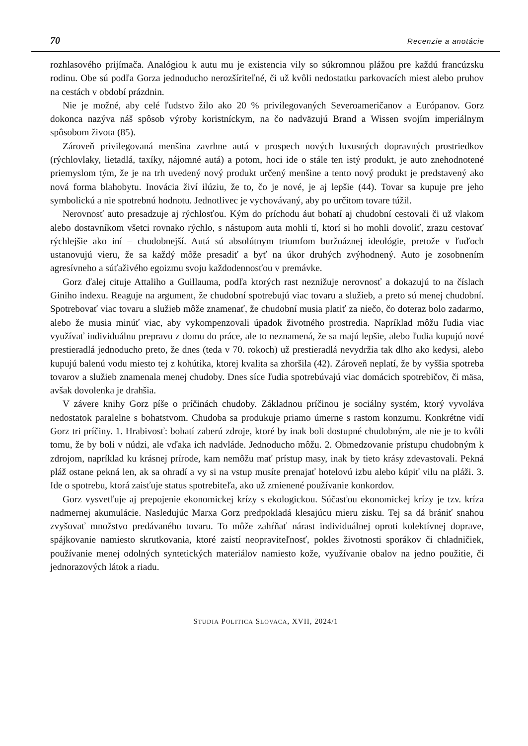70 Recenzie a anotácie
rozhlasového prijímača. Analógiou k autu mu je existencia vily so súkromnou plážou pre každú francúzsku rodinu. Obe sú podľa Gorza jednoducho nerozšíriteľné, či už kvôli nedostatku parkovacích miest alebo pruhov na cestách v období prázdnin.
Nie je možné, aby celé ľudstvo žilo ako 20 % privilegovaných Severoameričanov a Európanov. Gorz dokonca nazýva náš spôsob výroby koristníckym, na čo nadväzujú Brand a Wissen svojím imperiálnym spôsobom života (85).
Zároveň privilegovaná menšina zavrhne autá v prospech nových luxusných dopravných prostriedkov (rýchlovlaky, lietadlá, taxíky, nájomné autá) a potom, hoci ide o stále ten istý produkt, je auto znehodnotené priemyslom tým, že je na trh uvedený nový produkt určený menšine a tento nový produkt je predstavený ako nová forma blahobytu. Inovácia živí ilúziu, že to, čo je nové, je aj lepšie (44). Tovar sa kupuje pre jeho symbolickú a nie spotrebnú hodnotu. Jednotlivec je vychovávaný, aby po určitom tovare túžil.
Nerovnosť auto presadzuje aj rýchlosťou. Kým do príchodu áut bohatí aj chudobní cestovali či už vlakom alebo dostavníkom všetci rovnako rýchlo, s nástupom auta mohli tí, ktorí si ho mohli dovoliť, zrazu cestovať rýchlejšie ako iní – chudobnejší. Autá sú absolútnym triumfom buržoáznej ideológie, pretože v ľuďoch ustanovujú vieru, že sa každý môže presadiť a byť na úkor druhých zvýhodnený. Auto je zosobnením agresívneho a súťaživého egoizmu svoju každodennosťou v premávke.
Gorz ďalej cituje Attaliho a Guillauma, podľa ktorých rast neznižuje nerovnosť a dokazujú to na číslach Giniho indexu. Reaguje na argument, že chudobní spotrebujú viac tovaru a služieb, a preto sú menej chudobní. Spotrebovať viac tovaru a služieb môže znamenať, že chudobní musia platiť za niečo, čo doteraz bolo zadarmo, alebo že musia minúť viac, aby vykompenzovali úpadok životného prostredia. Napríklad môžu ľudia viac využívať individuálnu prepravu z domu do práce, ale to neznamená, že sa majú lepšie, alebo ľudia kupujú nové prestieradlá jednoducho preto, že dnes (teda v 70. rokoch) už prestieradlá nevydržia tak dlho ako kedysi, alebo kupujú balenú vodu miesto tej z kohútika, ktorej kvalita sa zhoršila (42). Zároveň neplatí, že by vyššia spotreba tovarov a služieb znamenala menej chudoby. Dnes síce ľudia spotrebúvajú viac domácich spotrebičov, či mäsa, avšak dovolenka je drahšia.
V závere knihy Gorz píše o príčinách chudoby. Základnou príčinou je sociálny systém, ktorý vyvoláva nedostatok paralelne s bohatstvom. Chudoba sa produkuje priamo úmerne s rastom konzumu. Konkrétne vidí Gorz tri príčiny. 1. Hrabivosť: bohatí zaberú zdroje, ktoré by inak boli dostupné chudobným, ale nie je to kvôli tomu, že by boli v núdzi, ale vďaka ich nadvláde. Jednoducho môžu. 2. Obmedzovanie prístupu chudobným k zdrojom, napríklad ku krásnej prírode, kam nemôžu mať prístup masy, inak by tieto krásy zdevastovali. Pekná pláž ostane pekná len, ak sa ohradí a vy si na vstup musíte prenajať hotelovú izbu alebo kúpiť vilu na pláži. 3. Ide o spotrebu, ktorá zaisťuje status spotrebiteľa, ako už zmienené používanie konkordov.
Gorz vysvetľuje aj prepojenie ekonomickej krízy s ekologickou. Súčasťou ekonomickej krízy je tzv. kríza nadmernej akumulácie. Nasledujúc Marxa Gorz predpokladá klesajúcu mieru zisku. Tej sa dá brániť snahou zvyšovať množstvo predávaného tovaru. To môže zahŕňať nárast individuálnej oproti kolektívnej doprave, spájkovanie namiesto skrutkovania, ktoré zaistí neopraviteľnosť, pokles životnosti sporákov či chladničiek, používanie menej odolných syntetických materiálov namiesto kože, využívanie obalov na jedno použitie, či jednorazových látok a riadu.
STUDIA POLITICA SLOVACA, XVII, 2024/1